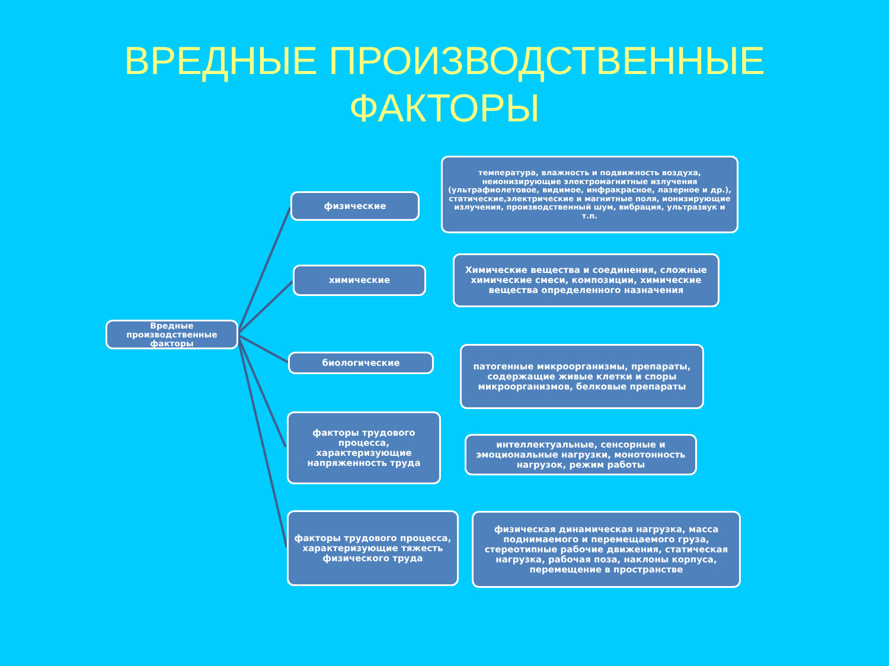ВРЕДНЫЕ ПРОИЗВОДСТВЕННЫЕ
ФАКТОРЫ
Вредные производственные факторы
физические
химические
биологические
факторы трудового процесса, характеризующие напряженность труда
факторы трудового процесса, характеризующие тяжесть физического труда
температура, влажность и подвижность воздуха, неионизирующие электромагнитные излучения (ультрафиолетовое, видимое, инфракрасное, лазерное и др.), статические,электрические и магнитные поля, ионизирующие излучения, производственный шум, вибрация, ультразвук и т.п.
Химические вещества и соединения, сложные химические смеси, композиции, химические вещества определенного назначения
патогенные микроорганизмы, препараты, содержащие живые клетки и споры микроорганизмов, белковые препараты
интеллектуальные, сенсорные и эмоциональные нагрузки, монотонность нагрузок, режим работы
физическая динамическая нагрузка, масса поднимаемого и перемещаемого груза, стереотипные рабочие движения, статическая нагрузка, рабочая поза, наклоны корпуса, перемещение в пространстве